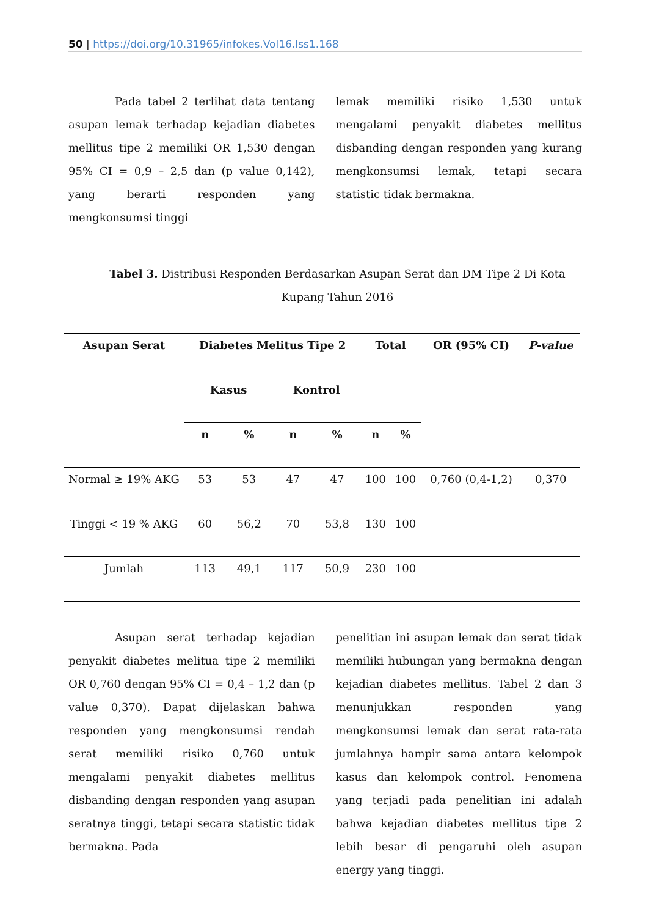50 | https://doi.org/10.31965/infokes.Vol16.Iss1.168
Pada tabel 2 terlihat data tentang asupan lemak terhadap kejadian diabetes mellitus tipe 2 memiliki OR 1,530 dengan 95% CI = 0,9 – 2,5 dan (p value 0,142), yang berarti responden yang mengkonsumsi tinggi
lemak memiliki risiko 1,530 untuk mengalami penyakit diabetes mellitus disbanding dengan responden yang kurang mengkonsumsi lemak, tetapi secara statistic tidak bermakna.
Tabel 3. Distribusi Responden Berdasarkan Asupan Serat dan DM Tipe 2 Di Kota Kupang Tahun 2016
| Asupan Serat | Diabetes Melitus Tipe 2 | | | | Total | | OR (95% CI) | P-value |
| --- | --- | --- | --- | --- | --- | --- | --- | --- |
| | Kasus | | Kontrol | | | | | |
| | n | % | n | % | n | % | | |
| Normal ≥ 19% AKG | 53 | 53 | 47 | 47 | 100 | 100 | 0,760 (0,4-1,2) | 0,370 |
| Tinggi < 19 % AKG | 60 | 56,2 | 70 | 53,8 | 130 | 100 | | |
| Jumlah | 113 | 49,1 | 117 | 50,9 | 230 | 100 | | |
Asupan serat terhadap kejadian penyakit diabetes melitua tipe 2 memiliki OR 0,760 dengan 95% CI = 0,4 – 1,2 dan (p value 0,370). Dapat dijelaskan bahwa responden yang mengkonsumsi rendah serat memiliki risiko 0,760 untuk mengalami penyakit diabetes mellitus disbanding dengan responden yang asupan seratnya tinggi, tetapi secara statistic tidak bermakna. Pada
penelitian ini asupan lemak dan serat tidak memiliki hubungan yang bermakna dengan kejadian diabetes mellitus. Tabel 2 dan 3 menunjukkan responden yang mengkonsumsi lemak dan serat rata-rata jumlahnya hampir sama antara kelompok kasus dan kelompok control. Fenomena yang terjadi pada penelitian ini adalah bahwa kejadian diabetes mellitus tipe 2 lebih besar di pengaruhi oleh asupan energy yang tinggi.